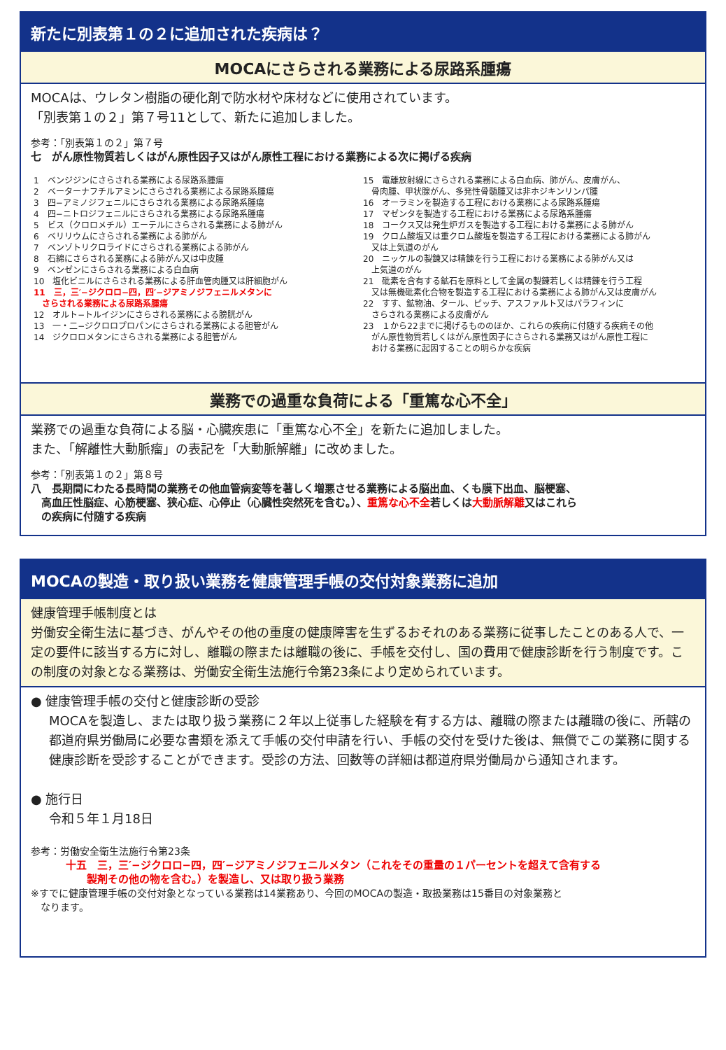新たに別表第１の２に追加された疾病は？
MOCAにさらされる業務による尿路系腫瘍
MOCAは、ウレタン樹脂の硬化剤で防水材や床材などに使用されています。
「別表第１の２」第７号11として、新たに追加しました。
参考：「別表第１の２」第７号
七　がん原性物質若しくはがん原性因子又はがん原性工程における業務による次に掲げる疾病
1　ベンジジンにさらされる業務による尿路系腫瘍
2　ベーターナフチルアミンにさらされる業務による尿路系腫瘍
3　四−アミノジフェニルにさらされる業務による尿路系腫瘍
4　四−ニトロジフェニルにさらされる業務による尿路系腫瘍
5　ビス（クロロメチル）エーテルにさらされる業務による肺がん
6　ベリリウムにさらされる業務による肺がん
7　ベンゾトリクロライドにさらされる業務による肺がん
8　石綿にさらされる業務による肺がん又は中皮腫
9　ベンゼンにさらされる業務による白血病
10　塩化ビニルにさらされる業務による肝血管肉腫又は肝細胞がん
11　三，三′−ジクロロ−四，四′−ジアミノジフェニルメタンに
　さらされる業務による尿路系腫瘍
12　オルト−トルイジンにさらされる業務による膀胱がん
13　一・二−ジクロロプロパンにさらされる業務による胆管がん
14　ジクロロメタンにさらされる業務による胆管がん
15　電離放射線にさらされる業務による白血病、肺がん、皮膚がん、
　骨肉腫、甲状腺がん、多発性骨髄腫又は非ホジキンリンパ腫
16　オーラミンを製造する工程における業務による尿路系腫瘍
17　マゼンタを製造する工程における業務による尿路系腫瘍
18　コークス又は発生炉ガスを製造する工程における業務による肺がん
19　クロム酸塩又は重クロム酸塩を製造する工程における業務による肺がん
　又は上気道のがん
20　ニッケルの製錬又は精錬を行う工程における業務による肺がん又は
　上気道のがん
21　砒素を含有する鉱石を原料として金属の製錬若しくは精錬を行う工程
　又は無機砒素化合物を製造する工程における業務による肺がん又は皮膚がん
22　すす、鉱物油、タール、ピッチ、アスファルト又はパラフィンに
　さらされる業務による皮膚がん
23　１から22までに掲げるもののほか、これらの疾病に付随する疾病その他
　がん原性物質若しくはがん原性因子にさらされる業務又はがん原性工程に
　おける業務に起因することの明らかな疾病
業務での過重な負荷による「重篤な心不全」
業務での過重な負荷による脳・心臓疾患に「重篤な心不全」を新たに追加しました。
また、「解離性大動脈瘤」の表記を「大動脈解離」に改めました。
参考：「別表第１の２」第８号
八　長期間にわたる長時間の業務その他血管病変等を著しく増悪させる業務による脳出血、くも膜下出血、脳梗塞、
　高血圧性脳症、心筋梗塞、狭心症、心停止（心臓性突然死を含む。）、重篤な心不全若しくは大動脈解離又はこれら
　の疾病に付随する疾病
MOCAの製造・取り扱い業務を健康管理手帳の交付対象業務に追加
健康管理手帳制度とは
労働安全衛生法に基づき、がんやその他の重度の健康障害を生ずるおそれのある業務に従事したことのある人で、一定の要件に該当する方に対し、離職の際または離職の後に、手帳を交付し、国の費用で健康診断を行う制度です。この制度の対象となる業務は、労働安全衛生法施行令第23条により定められています。
● 健康管理手帳の交付と健康診断の受診
MOCAを製造し、または取り扱う業務に２年以上従事した経験を有する方は、離職の際または離職の後に、所轄の都道府県労働局に必要な書類を添えて手帳の交付申請を行い、手帳の交付を受けた後は、無償でこの業務に関する健康診断を受診することができます。受診の方法、回数等の詳細は都道府県労働局から通知されます。
● 施行日
令和５年１月18日
参考：労働安全衛生法施行令第23条
十五　三，三′−ジクロロ−四，四′−ジアミノジフェニルメタン（これをその重量の１パーセントを超えて含有する
　　製剤その他の物を含む。）を製造し、又は取り扱う業務
※すでに健康管理手帳の交付対象となっている業務は14業務あり、今回のMOCAの製造・取扱業務は15番目の対象業務と
　なります。